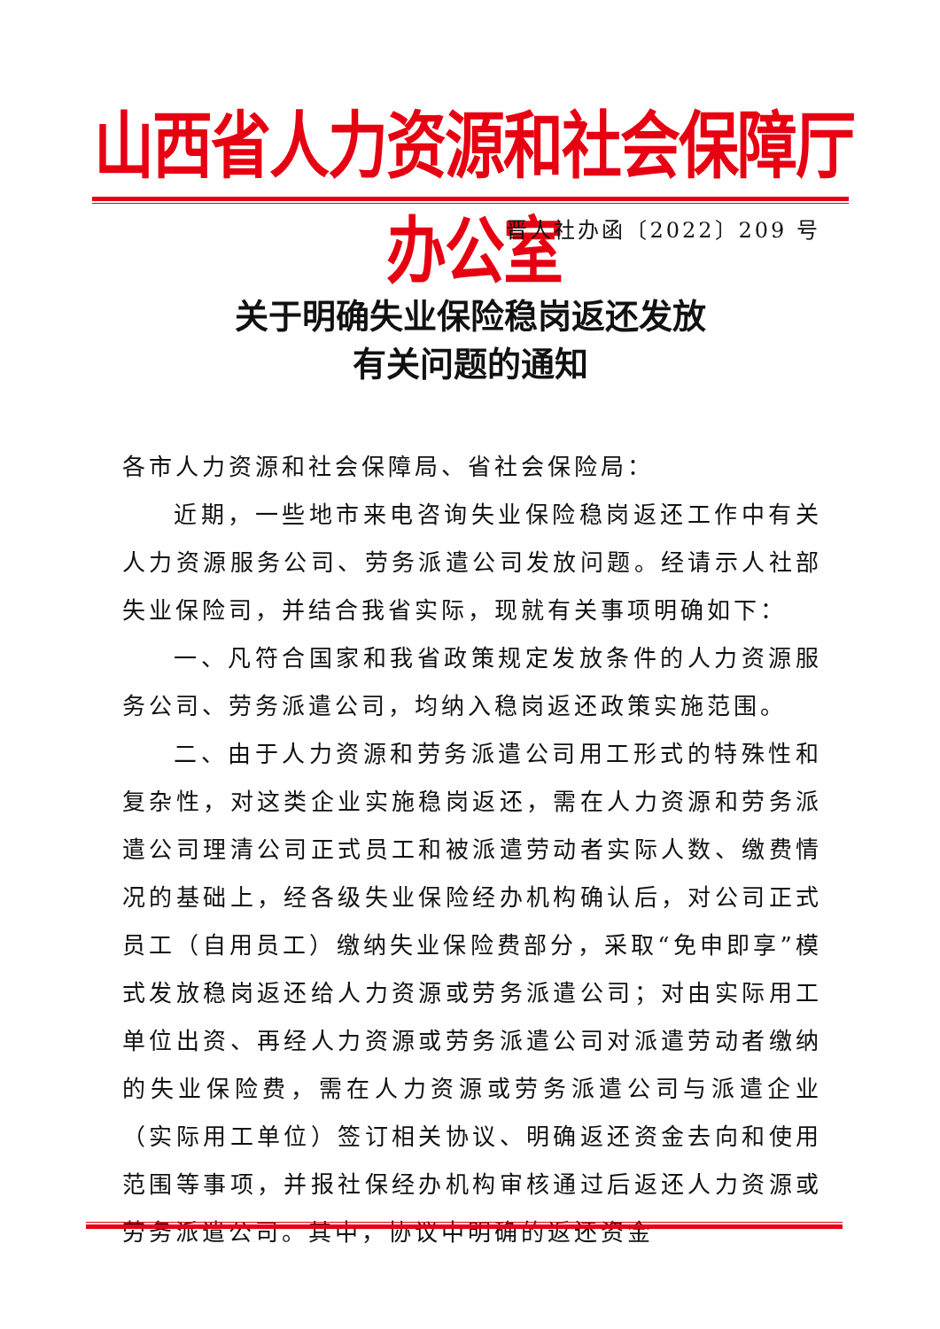山西省人力资源和社会保障厅办公室
晋人社办函〔2022〕209 号
关于明确失业保险稳岗返还发放
有关问题的通知
各市人力资源和社会保障局、省社会保险局：
近期，一些地市来电咨询失业保险稳岗返还工作中有关人力资源服务公司、劳务派遣公司发放问题。经请示人社部失业保险司，并结合我省实际，现就有关事项明确如下：
一、凡符合国家和我省政策规定发放条件的人力资源服务公司、劳务派遣公司，均纳入稳岗返还政策实施范围。
二、由于人力资源和劳务派遣公司用工形式的特殊性和复杂性，对这类企业实施稳岗返还，需在人力资源和劳务派遣公司理清公司正式员工和被派遣劳动者实际人数、缴费情况的基础上，经各级失业保险经办机构确认后，对公司正式员工（自用员工）缴纳失业保险费部分，采取“免申即享”模式发放稳岗返还给人力资源或劳务派遣公司；对由实际用工单位出资、再经人力资源或劳务派遣公司对派遣劳动者缴纳的失业保险费，需在人力资源或劳务派遣公司与派遣企业（实际用工单位）签订相关协议、明确返还资金去向和使用范围等事项，并报社保经办机构审核通过后返还人力资源或劳务派遣公司。其中，协议中明确的返还资金